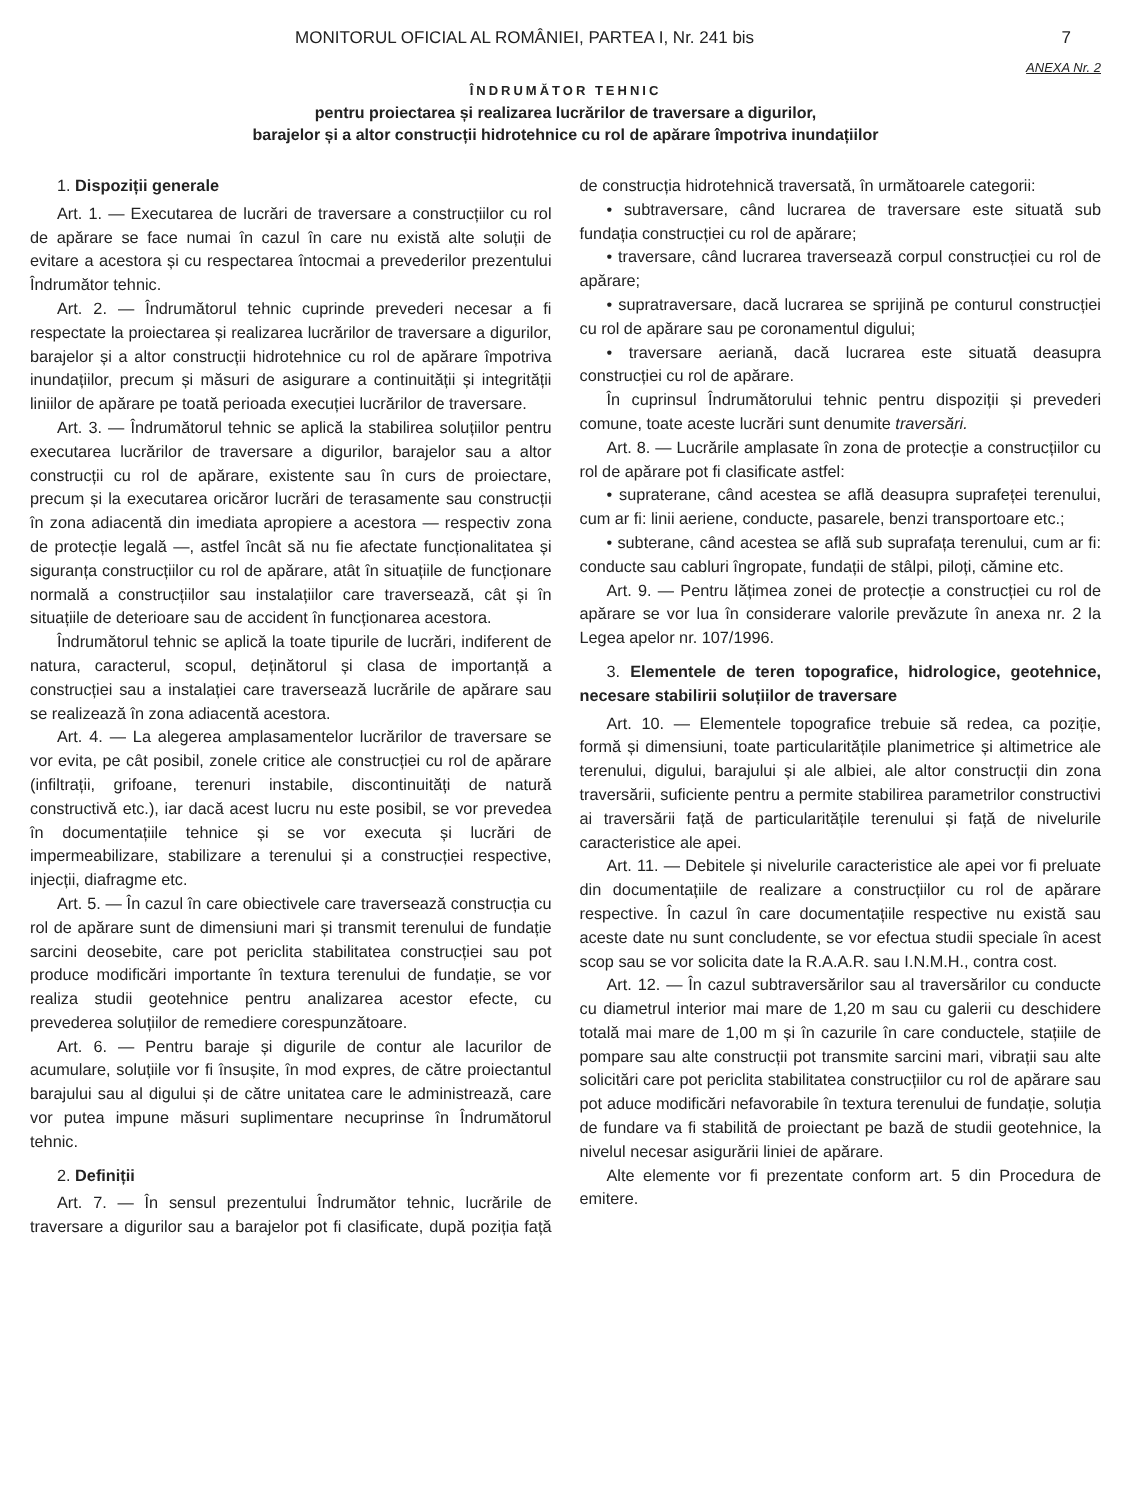MONITORUL OFICIAL AL ROMÂNIEI, PARTEA I, Nr. 241 bis 7
ANEXA Nr. 2
ÎNDRUMĂTOR TEHNIC
pentru proiectarea și realizarea lucrărilor de traversare a digurilor,
barajelor și a altor construcții hidrotehnice cu rol de apărare împotriva inundațiilor
1. Dispoziții generale
Art. 1. — Executarea de lucrări de traversare a construcțiilor cu rol de apărare se face numai în cazul în care nu există alte soluții de evitare a acestora și cu respectarea întocmai a prevederilor prezentului Îndrumător tehnic.
Art. 2. — Îndrumătorul tehnic cuprinde prevederi necesar a fi respectate la proiectarea și realizarea lucrărilor de traversare a digurilor, barajelor și a altor construcții hidrotehnice cu rol de apărare împotriva inundațiilor, precum și măsuri de asigurare a continuității și integrității liniilor de apărare pe toată perioada execuției lucrărilor de traversare.
Art. 3. — Îndrumătorul tehnic se aplică la stabilirea soluțiilor pentru executarea lucrărilor de traversare a digurilor, barajelor sau a altor construcții cu rol de apărare, existente sau în curs de proiectare, precum și la executarea oricăror lucrări de terasamente sau construcții în zona adiacentă din imediata apropiere a acestora — respectiv zona de protecție legală —, astfel încât să nu fie afectate funcționalitatea și siguranța construcțiilor cu rol de apărare, atât în situațiile de funcționare normală a construcțiilor sau instalațiilor care traversează, cât și în situațiile de deterioare sau de accident în funcționarea acestora.
Îndrumătorul tehnic se aplică la toate tipurile de lucrări, indiferent de natura, caracterul, scopul, deținătorul și clasa de importanță a construcției sau a instalației care traversează lucrările de apărare sau se realizează în zona adiacentă acestora.
Art. 4. — La alegerea amplasamentelor lucrărilor de traversare se vor evita, pe cât posibil, zonele critice ale construcției cu rol de apărare (infiltrații, grifoane, terenuri instabile, discontinuități de natură constructivă etc.), iar dacă acest lucru nu este posibil, se vor prevedea în documentațiile tehnice și se vor executa și lucrări de impermeabilizare, stabilizare a terenului și a construcției respective, injecții, diafragme etc.
Art. 5. — În cazul în care obiectivele care traversează construcția cu rol de apărare sunt de dimensiuni mari și transmit terenului de fundație sarcini deosebite, care pot periclita stabilitatea construcției sau pot produce modificări importante în textura terenului de fundație, se vor realiza studii geotehnice pentru analizarea acestor efecte, cu prevederea soluțiilor de remediere corespunzătoare.
Art. 6. — Pentru baraje și digurile de contur ale lacurilor de acumulare, soluțiile vor fi însușite, în mod expres, de către proiectantul barajului sau al digului și de către unitatea care le administrează, care vor putea impune măsuri suplimentare necuprinse în Îndrumătorul tehnic.
2. Definiții
Art. 7. — În sensul prezentului Îndrumător tehnic, lucrările de traversare a digurilor sau a barajelor pot fi clasificate, după poziția față de construcția hidrotehnică traversată, în următoarele categorii:
• subtraversare, când lucrarea de traversare este situată sub fundația construcției cu rol de apărare;
• traversare, când lucrarea traversează corpul construcției cu rol de apărare;
• supratraversare, dacă lucrarea se sprijină pe conturul construcției cu rol de apărare sau pe coronamentul digului;
• traversare aeriană, dacă lucrarea este situată deasupra construcției cu rol de apărare.
În cuprinsul Îndrumătorului tehnic pentru dispoziții și prevederi comune, toate aceste lucrări sunt denumite traversări.
Art. 8. — Lucrările amplasate în zona de protecție a construcțiilor cu rol de apărare pot fi clasificate astfel:
• supraterane, când acestea se află deasupra suprafeței terenului, cum ar fi: linii aeriene, conducte, pasarele, benzi transportoare etc.;
• subterane, când acestea se află sub suprafața terenului, cum ar fi: conducte sau cabluri îngropate, fundații de stâlpi, piloți, cămine etc.
Art. 9. — Pentru lățimea zonei de protecție a construcției cu rol de apărare se vor lua în considerare valorile prevăzute în anexa nr. 2 la Legea apelor nr. 107/1996.
3. Elementele de teren topografice, hidrologice, geotehnice, necesare stabilirii soluțiilor de traversare
Art. 10. — Elementele topografice trebuie să redea, ca poziție, formă și dimensiuni, toate particularitățile planimetrice și altimetrice ale terenului, digului, barajului și ale albiei, ale altor construcții din zona traversării, suficiente pentru a permite stabilirea parametrilor constructivi ai traversării față de particularitățile terenului și față de nivelurile caracteristice ale apei.
Art. 11. — Debitele și nivelurile caracteristice ale apei vor fi preluate din documentațiile de realizare a construcțiilor cu rol de apărare respective. În cazul în care documentațiile respective nu există sau aceste date nu sunt concludente, se vor efectua studii speciale în acest scop sau se vor solicita date la R.A.A.R. sau I.N.M.H., contra cost.
Art. 12. — În cazul subtraversărilor sau al traversărilor cu conducte cu diametrul interior mai mare de 1,20 m sau cu galerii cu deschidere totală mai mare de 1,00 m și în cazurile în care conductele, stațiile de pompare sau alte construcții pot transmite sarcini mari, vibrații sau alte solicitări care pot periclita stabilitatea construcțiilor cu rol de apărare sau pot aduce modificări nefavorabile în textura terenului de fundație, soluția de fundare va fi stabilită de proiectant pe bază de studii geotehnice, la nivelul necesar asigurării liniei de apărare.
Alte elemente vor fi prezentate conform art. 5 din Procedura de emitere.